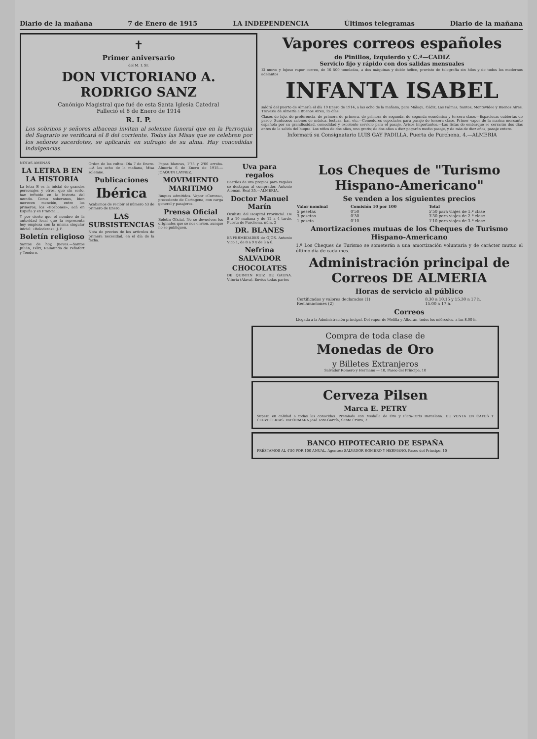Diario de la mañana 7 de Enero de 1915 LA INDEPENDENCIA Últimos telegramas Diario de la mañana
✝
Primer aniversario
del M. I. Sr.
DON VICTORIANO A. RODRIGO SANZ
Canónigo Magistral que fué de esta Santa Iglesia Catedral
Falleció el 8 de Enero de 1914
R. I. P.
Los sobrinos y señores albaceas invitan al solemne funeral que en la Parroquia del Sagrario se verificará el 8 del corriente. Todas las Misas que se celebren por los señores sacerdotes, se aplicarán en sufragio de su alma. Hay concedidas indulgencias.
Vapores correos españoles
de Pinillos, Izquierdo y C.ª—CADIZ
Servicio fijo y rápido con dos salidas mensuales
El nuevo y lujoso vapor correo, de 16 500 toneladas, a dos máquinas y doble hélice, provisto de telegrafía sin hilos y de todos los modernos adelantos
INFANTA ISABEL
saldrá del puerto de Almería el día 19 Enero de 1914, a las ocho de la mañana, para Málaga, Cádiz, Las Palmas, Santos, Montevideo y Buenos Aires. Travesía de Almería a Buenos Aires, 15 días.
Clases de lujo, de preferencia, de primera de primera, de primera de segunda, de segunda económica y tercera clase.—Espaciosas cubiertas de paseo. Suntuosos salones de música, lectura, bar, etc.—Comedores especiales para pasaje de tercera clase. Primer vapor de la marina mercante española por su grandiosidad, comodidad y excelente servicio para el pasaje. Avisos importantes.—Las listas de embarque se cerrarán dos días antes de la salida del buque. Los niños de dos años, uno gratis; de dos años a diez pagarán medio pasaje, y de más de diez años, pasaje entero.
Informará su Consignatario LUIS GAY PADILLA, Puerta de Purchena, 4.—ALMERIA
NOTAS AMENAS
LA LETRA B EN LA HISTORIA
La letra B es la inicial de grandes personajes y otros, que sin serlo, han influido en la historia del mundo. Como soberanos, bien merecen mención, entre los primeros, los «Borbones», acá en España y en Francia...
Y por cierto que el nombre de la autoridad local que la representa hoy empieza con la misma singular inicial: «Boloderas». J. P.
Boletín religioso
Santos de hoy, jueves.—Santos Julián, Félix, Raimundo de Peñafort y Teodoro.
Orden de los cultos: Día 7 de Enero.—A las ocho de la mañana, Misa solemne.
Publicaciones
Ibérica
Acabamos de recibir el número 53 de primero de Enero...
LAS SUBSISTENCIAS
Nota de precios de los artículos de primera necesidad, en el día de la fecha.
Papas blancas, 1'75 y 2'00 arroba. Almería 6 de Enero de 1915.—JOAQUIN LAYNEZ.
MOVIMIENTO MARITIMO
Buques admitidos. Vapor «Corona», procedente de Cartagena, con carga general y pasajeros.
Prensa Oficial
Boletín Oficial. No se devuelven los originales que se nos envien, aunque no se publiquen.
Uva para regalos
Barriles de uva propios para regalos se destapan al comprador. Antonio Alemán, Real 35.—ALMERIA.
Doctor Manuel Marín
Oculista del Hospital Provincial. De 8 a 10 mañana y de 12 a 4 tarde. Puerta de Purchena, núm. 2
DR. BLANES
ENFERMEDADES de OJOS. Antonio Vico 1, de 8 a 9 y de 3 a 6.
Nefrina SALVADOR
CHOCOLATES
DE QUINTIN RUIZ DE GAUNA. Vitoria (Alava). Envíos todas partes
Los Cheques de "Turismo Hispano-Americano"
Se venden a los siguientes precios
| Valor nominal | Comisión 10 por 100 | Total |
| --- | --- | --- |
| 5 pesetas | 0'50 | 5'50 para viajes de 1.ª clase |
| 3 pesetas | 0'30 | 3'30 para viajes de 2.ª clase |
| 1 peseta | 0'10 | 1'10 para viajes de 3.ª clase |
Amortizaciones mutuas de los Cheques de Turismo Hispano-Americano
1.º Los Cheques de Turismo se someterán a una amortización voluntaria y de carácter mutuo el último día de cada mes.
Administración principal de Correos DE ALMERIA
Horas de servicio al público
| Certificados y valores declarados (1) | 8.30 a 10.15 y 15.30 a 17 h. |
| Reclamaciones (2) | 15.00 a 17 h. |
Correos
Llegada a la Administración principal. Del vapor de Melilla y Alborán, todos los miércoles, a las 8.00 h.
Compra de toda clase de
Monedas de Oro
y Billetes Extranjeros
Salvador Romero y Hermano — 10, Paseo del Príncipe, 10
Cerveza Pilsen
Marca E. PETRY
Supera en calidad a todas las conocidas. Premiada con Medalla de Oro y Plata-París Barcelona. DE VENTA EN CAFES Y CERVECERIAS. INFORMARA José Toro García, Santo Cristo, 2
BANCO HIPOTECARIO DE ESPAÑA
PRÉSTAMOS AL 4'50 POR 100 ANUAL. Agentes: SALVADOR ROMERO Y HERMANO. Paseo del Príncipe, 10